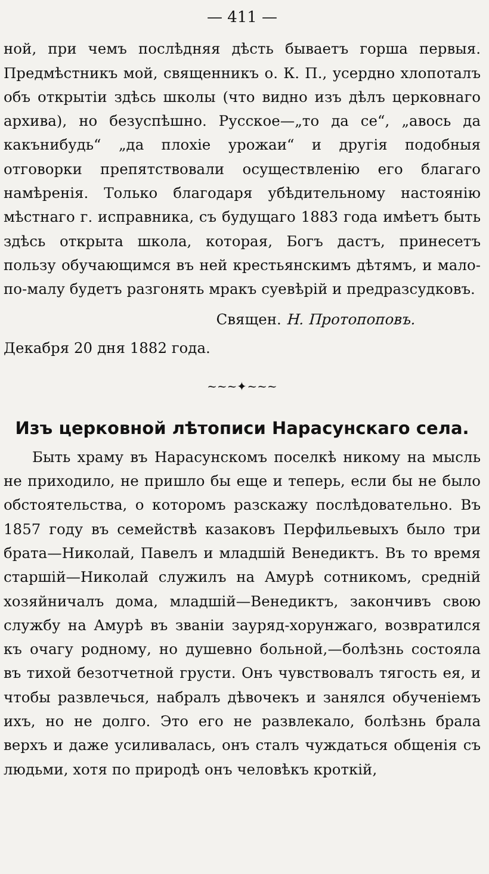— 411 —
ной, при чемъ послѣдняя дѣсть бываетъ горша первыя. Предмѣстникъ мой, священникъ о. К. П., усердно хлопоталъ объ открытіи здѣсь школы (что видно изъ дѣлъ церковнаго архива), но безуспѣшно. Русское—„то да се“, „авось да какънибудь“ „да плохіе урожаи“ и другія подобныя отговорки препятствовали осуществленію его благаго намѣренія. Только благодаря убѣдительному настоянію мѣстнаго г. исправника, съ будущаго 1883 года имѣетъ быть здѣсь открыта школа, которая, Богъ дастъ, принесетъ пользу обучающимся въ ней крестьянскимъ дѣтямъ, и мало-по-малу будетъ разгонять мракъ суевѣрій и предразсудковъ.
Священ. Н. Протопоповъ.
Декабря 20 дня 1882 года.
~~~✦~~~
Изъ церковной лѣтописи Нарасунскаго села.
Быть храму въ Нарасунскомъ поселкѣ никому на мысль не приходило, не пришло бы еще и теперь, если бы не было обстоятельства, о которомъ разскажу послѣдовательно. Въ 1857 году въ семействѣ казаковъ Перфильевыхъ было три брата—Николай, Павелъ и младшій Венедиктъ. Въ то время старшій—Николай служилъ на Амурѣ сотникомъ, средній хозяйничалъ дома, младшій—Венедиктъ, закончивъ свою службу на Амурѣ въ званіи зауряд-хорунжаго, возвратился къ очагу родному, но душевно больной,—болѣзнь состояла въ тихой безотчетной грусти. Онъ чувствовалъ тягость ея, и чтобы развлечься, набралъ дѣвочекъ и занялся обученіемъ ихъ, но не долго. Это его не развлекало, болѣзнь брала верхъ и даже усиливалась, онъ сталъ чуждаться общенія съ людьми, хотя по природѣ онъ человѣкъ кроткій,